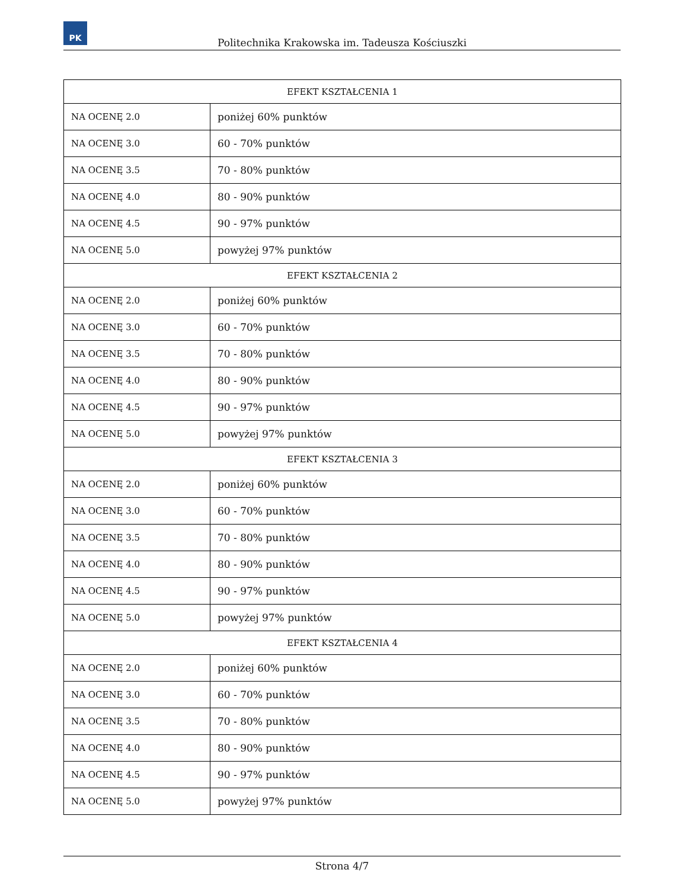PK
Politechnika Krakowska im. Tadeusza Kościuszki
| EFEKT KSZTAŁCENIA 1 | |
| --- | --- |
| NA OCENĘ 2.0 | poniżej 60% punktów |
| NA OCENĘ 3.0 | 60 - 70% punktów |
| NA OCENĘ 3.5 | 70 - 80% punktów |
| NA OCENĘ 4.0 | 80 - 90% punktów |
| NA OCENĘ 4.5 | 90 - 97% punktów |
| NA OCENĘ 5.0 | powyżej 97% punktów |
| EFEKT KSZTAŁCENIA 2 | |
| NA OCENĘ 2.0 | poniżej 60% punktów |
| NA OCENĘ 3.0 | 60 - 70% punktów |
| NA OCENĘ 3.5 | 70 - 80% punktów |
| NA OCENĘ 4.0 | 80 - 90% punktów |
| NA OCENĘ 4.5 | 90 - 97% punktów |
| NA OCENĘ 5.0 | powyżej 97% punktów |
| EFEKT KSZTAŁCENIA 3 | |
| NA OCENĘ 2.0 | poniżej 60% punktów |
| NA OCENĘ 3.0 | 60 - 70% punktów |
| NA OCENĘ 3.5 | 70 - 80% punktów |
| NA OCENĘ 4.0 | 80 - 90% punktów |
| NA OCENĘ 4.5 | 90 - 97% punktów |
| NA OCENĘ 5.0 | powyżej 97% punktów |
| EFEKT KSZTAŁCENIA 4 | |
| NA OCENĘ 2.0 | poniżej 60% punktów |
| NA OCENĘ 3.0 | 60 - 70% punktów |
| NA OCENĘ 3.5 | 70 - 80% punktów |
| NA OCENĘ 4.0 | 80 - 90% punktów |
| NA OCENĘ 4.5 | 90 - 97% punktów |
| NA OCENĘ 5.0 | powyżej 97% punktów |
Strona 4/7